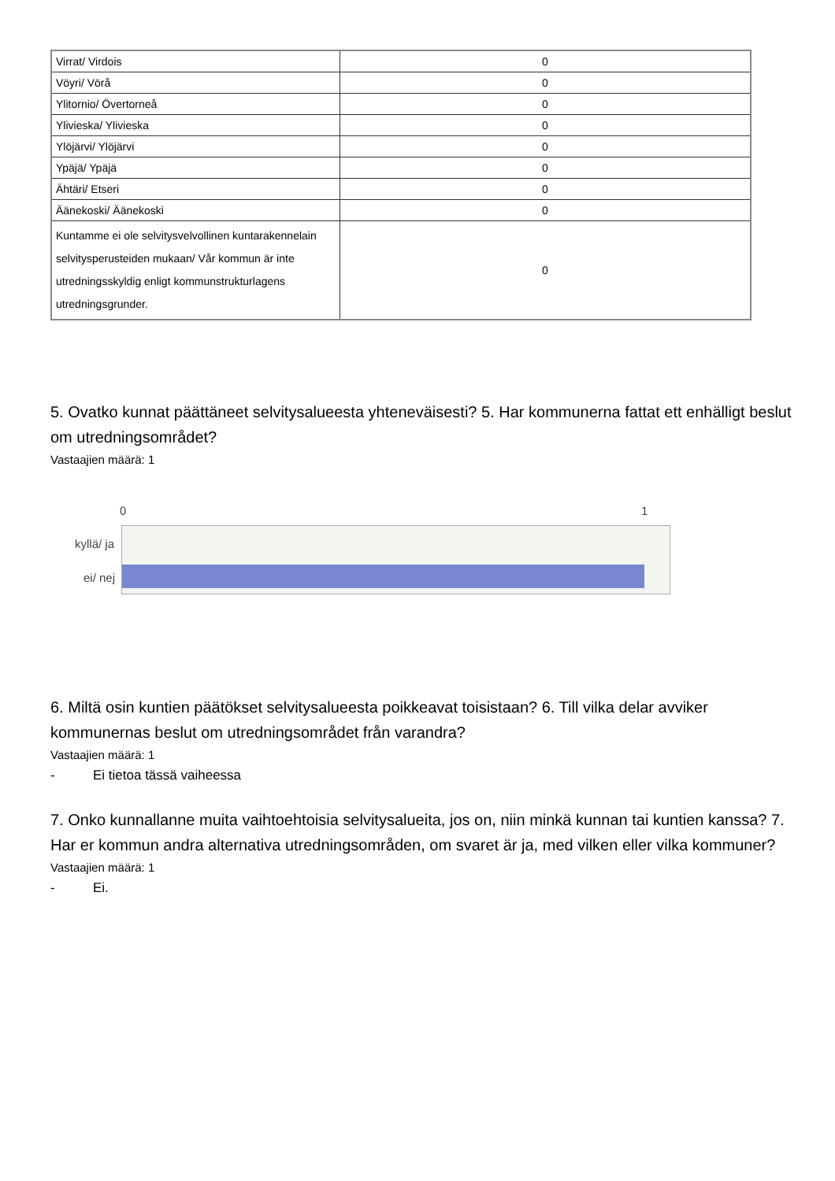| Virrat/ Virdois | 0 |
| Vöyri/ Vörå | 0 |
| Ylitornio/ Övertorneå | 0 |
| Ylivieska/ Ylivieska | 0 |
| Ylöjärvi/ Ylöjärvi | 0 |
| Ypäjä/ Ypäjä | 0 |
| Ähtäri/ Etseri | 0 |
| Äänekoski/ Äänekoski | 0 |
| Kuntamme ei ole selvitysvelvollinen kuntarakennelain selvitysperusteiden mukaan/ Vår kommun är inte utredningsskyldig enligt kommunstrukturlagens utredningsgrunder. | 0 |
5. Ovatko kunnat päättäneet selvitysalueesta yhteneväisesti? 5. Har kommunerna fattat ett enhälligt beslut om utredningsområdet?
Vastaajien määrä: 1
0 1
kyllä/ ja
ei/ nej
6. Miltä osin kuntien päätökset selvitysalueesta poikkeavat toisistaan? 6. Till vilka delar avviker kommunernas beslut om utredningsområdet från varandra?
Vastaajien määrä: 1
- Ei tietoa tässä vaiheessa
7. Onko kunnallanne muita vaihtoehtoisia selvitysalueita, jos on, niin minkä kunnan tai kuntien kanssa? 7. Har er kommun andra alternativa utredningsområden, om svaret är ja, med vilken eller vilka kommuner?
Vastaajien määrä: 1
- Ei.